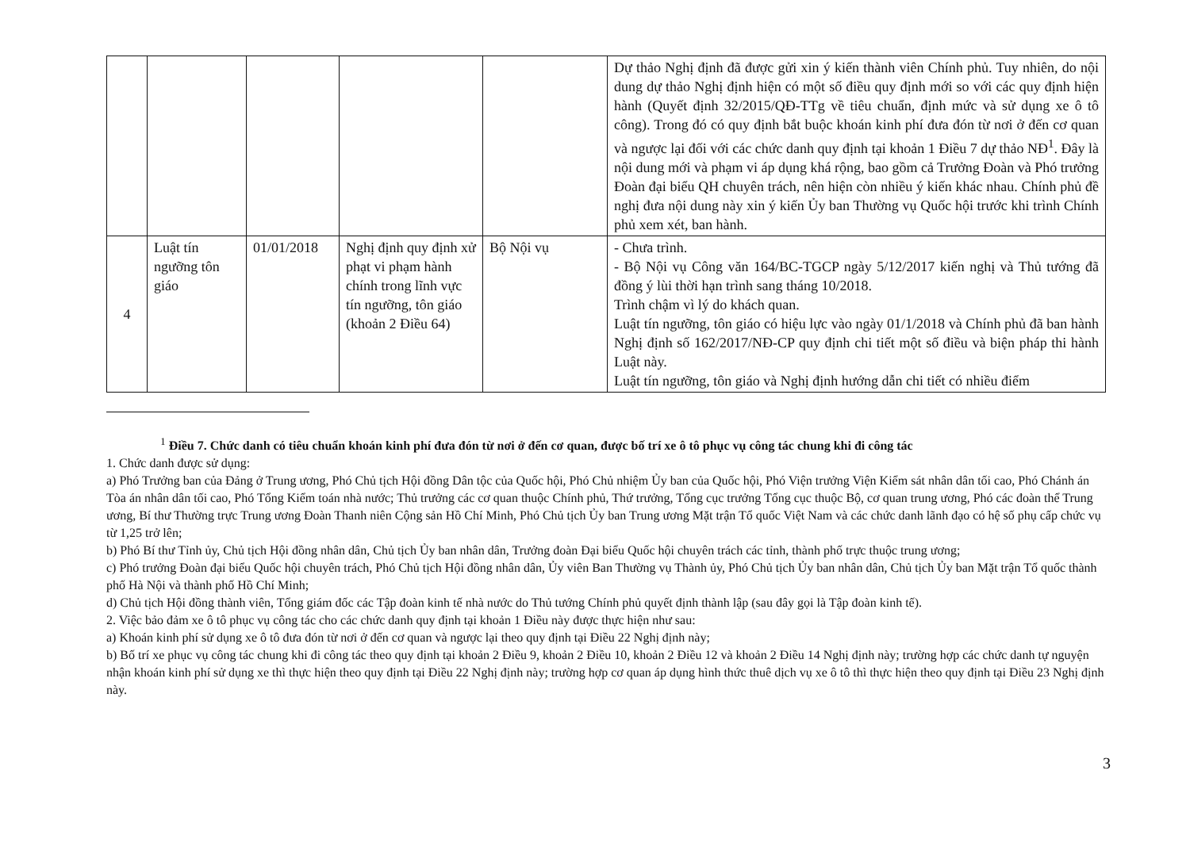| | | | | | Dự thảo Nghị định đã được gửi xin ý kiến thành viên Chính phủ. Tuy nhiên, do nội dung dự thảo Nghị định hiện có một số điều quy định mới so với các quy định hiện hành (Quyết định 32/2015/QĐ-TTg về tiêu chuẩn, định mức và sử dụng xe ô tô công). Trong đó có quy định bắt buộc khoán kinh phí đưa đón từ nơi ở đến cơ quan và ngược lại đối với các chức danh quy định tại khoản 1 Điều 7 dự thảo NĐ<sup>1</sup>. Đây là nội dung mới và phạm vi áp dụng khá rộng, bao gồm cả Trưởng Đoàn và Phó trưởng Đoàn đại biểu QH chuyên trách, nên hiện còn nhiều ý kiến khác nhau. Chính phủ đề nghị đưa nội dung này xin ý kiến Ủy ban Thường vụ Quốc hội trước khi trình Chính phủ xem xét, ban hành. |
| 4 | Luật tín ngưỡng tôn giáo | 01/01/2018 | Nghị định quy định xử phạt vi phạm hành chính trong lĩnh vực tín ngưỡng, tôn giáo (khoản 2 Điều 64) | Bộ Nội vụ | - Chưa trình. - Bộ Nội vụ Công văn 164/BC-TGCP ngày 5/12/2017 kiến nghị và Thủ tướng đã đồng ý lùi thời hạn trình sang tháng 10/2018. Trình chậm vì lý do khách quan. Luật tín ngưỡng, tôn giáo có hiệu lực vào ngày 01/1/2018 và Chính phủ đã ban hành Nghị định số 162/2017/NĐ-CP quy định chi tiết một số điều và biện pháp thi hành Luật này. Luật tín ngưỡng, tôn giáo và Nghị định hướng dẫn chi tiết có nhiều điểm |
<sup>1</sup> Điều 7. Chức danh có tiêu chuẩn khoán kinh phí đưa đón từ nơi ở đến cơ quan, được bố trí xe ô tô phục vụ công tác chung khi đi công tác
1. Chức danh được sử dụng:
a) Phó Trưởng ban của Đảng ở Trung ương, Phó Chủ tịch Hội đồng Dân tộc của Quốc hội, Phó Chủ nhiệm Ủy ban của Quốc hội, Phó Viện trưởng Viện Kiểm sát nhân dân tối cao, Phó Chánh án Tòa án nhân dân tối cao, Phó Tổng Kiểm toán nhà nước; Thủ trưởng các cơ quan thuộc Chính phủ, Thứ trưởng, Tổng cục trưởng Tổng cục thuộc Bộ, cơ quan trung ương, Phó các đoàn thể Trung ương, Bí thư Thường trực Trung ương Đoàn Thanh niên Cộng sản Hồ Chí Minh, Phó Chủ tịch Ủy ban Trung ương Mặt trận Tổ quốc Việt Nam và các chức danh lãnh đạo có hệ số phụ cấp chức vụ từ 1,25 trở lên;
b) Phó Bí thư Tỉnh ủy, Chủ tịch Hội đồng nhân dân, Chủ tịch Ủy ban nhân dân, Trưởng đoàn Đại biểu Quốc hội chuyên trách các tỉnh, thành phố trực thuộc trung ương;
c) Phó trưởng Đoàn đại biểu Quốc hội chuyên trách, Phó Chủ tịch Hội đồng nhân dân, Ủy viên Ban Thường vụ Thành ủy, Phó Chủ tịch Ủy ban nhân dân, Chủ tịch Ủy ban Mặt trận Tổ quốc thành phố Hà Nội và thành phố Hồ Chí Minh;
d) Chủ tịch Hội đồng thành viên, Tổng giám đốc các Tập đoàn kinh tế nhà nước do Thủ tướng Chính phủ quyết định thành lập (sau đây gọi là Tập đoàn kinh tế).
2. Việc bảo đảm xe ô tô phục vụ công tác cho các chức danh quy định tại khoản 1 Điều này được thực hiện như sau:
a) Khoán kinh phí sử dụng xe ô tô đưa đón từ nơi ở đến cơ quan và ngược lại theo quy định tại Điều 22 Nghị định này;
b) Bố trí xe phục vụ công tác chung khi đi công tác theo quy định tại khoản 2 Điều 9, khoản 2 Điều 10, khoản 2 Điều 12 và khoản 2 Điều 14 Nghị định này; trường hợp các chức danh tự nguyện nhận khoán kinh phí sử dụng xe thì thực hiện theo quy định tại Điều 22 Nghị định này; trường hợp cơ quan áp dụng hình thức thuê dịch vụ xe ô tô thì thực hiện theo quy định tại Điều 23 Nghị định này.
3